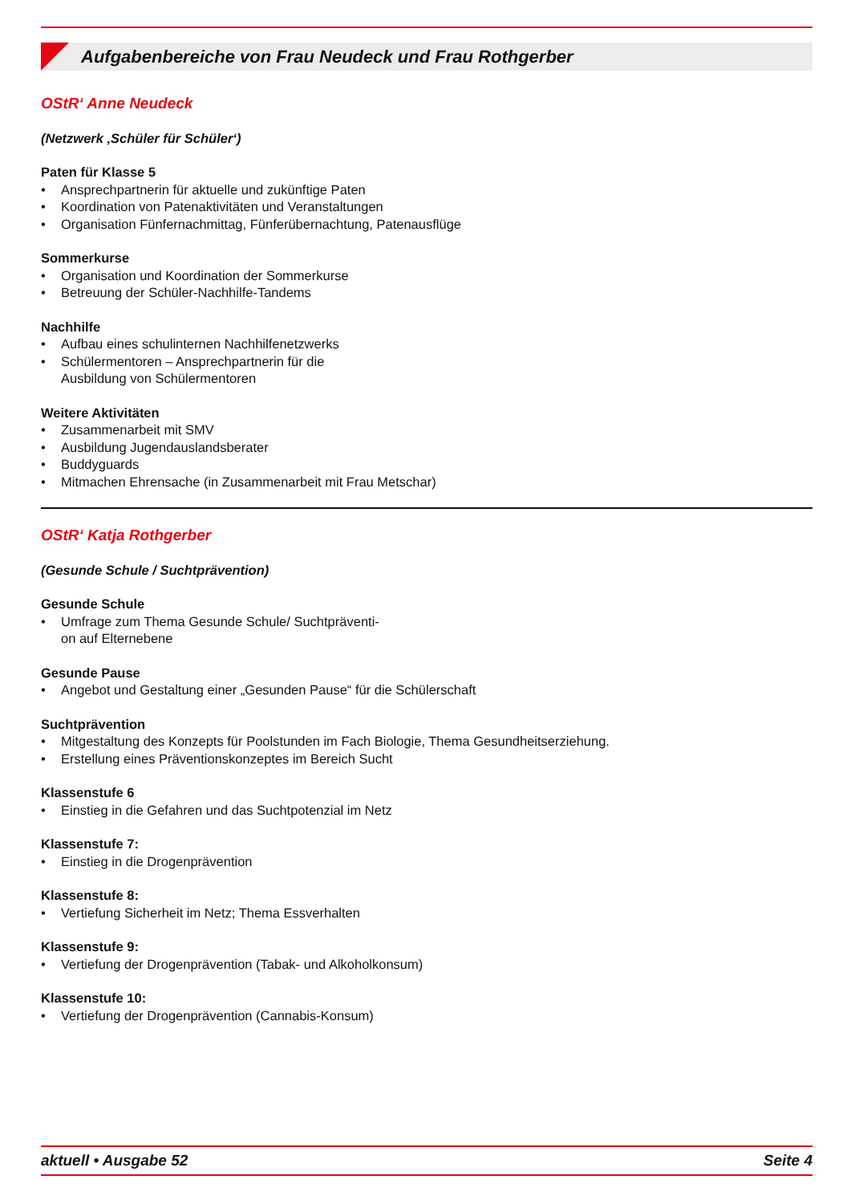Aufgabenbereiche von Frau Neudeck und Frau Rothgerber
OStR‘ Anne Neudeck
(Netzwerk ‚Schüler für Schüler‘)
Paten für Klasse 5
• Ansprechpartnerin für aktuelle und zukünftige Paten
• Koordination von Patenaktivitäten und Veranstaltungen
• Organisation Fünfernachmittag, Fünferübernachtung, Patenausflüge
Sommerkurse
• Organisation und Koordination der Sommerkurse
• Betreuung der Schüler-Nachhilfe-Tandems
Nachhilfe
• Aufbau eines schulinternen Nachhilfenetzwerks
• Schülermentoren – Ansprechpartnerin für die
Ausbildung von Schülermentoren
Weitere Aktivitäten
• Zusammenarbeit mit SMV
• Ausbildung Jugendauslandsberater
• Buddyguards
• Mitmachen Ehrensache (in Zusammenarbeit mit Frau Metschar)
OStR‘ Katja Rothgerber
(Gesunde Schule / Suchtprävention)
Gesunde Schule
• Umfrage zum Thema Gesunde Schule/ Suchtpräventi-
on auf Elternebene
Gesunde Pause
• Angebot und Gestaltung einer „Gesunden Pause“ für die Schülerschaft
Suchtprävention
• Mitgestaltung des Konzepts für Poolstunden im Fach Biologie, Thema Gesundheitserziehung.
• Erstellung eines Präventionskonzeptes im Bereich Sucht
Klassenstufe 6
• Einstieg in die Gefahren und das Suchtpotenzial im Netz
Klassenstufe 7:
• Einstieg in die Drogenprävention
Klassenstufe 8:
• Vertiefung Sicherheit im Netz; Thema Essverhalten
Klassenstufe 9:
• Vertiefung der Drogenprävention (Tabak- und Alkoholkonsum)
Klassenstufe 10:
• Vertiefung der Drogenprävention (Cannabis-Konsum)
aktuell • Ausgabe 52 Seite 4